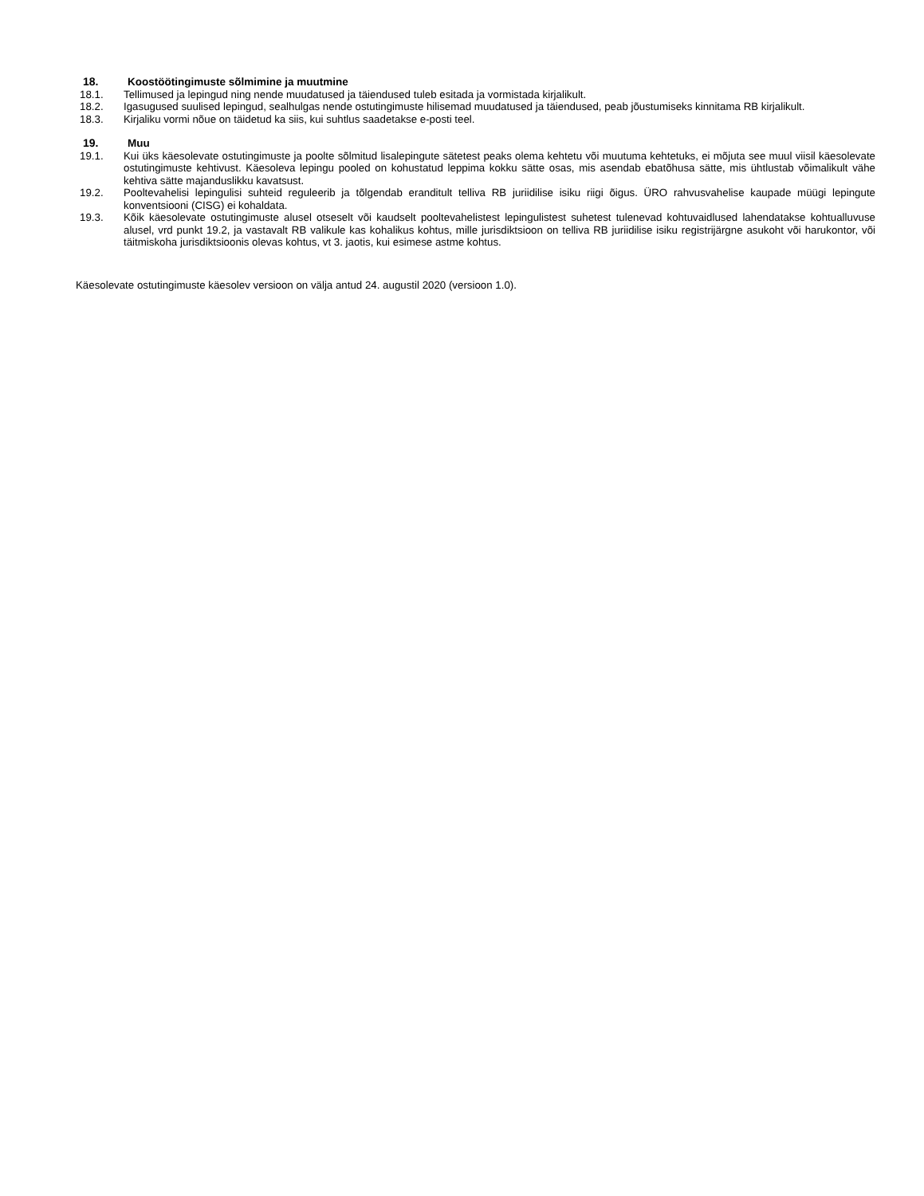18. Koostöötingimuste sõlmimine ja muutmine
18.1. Tellimused ja lepingud ning nende muudatused ja täiendused tuleb esitada ja vormistada kirjalikult.
18.2. Igasugused suulised lepingud, sealhulgas nende ostutingimuste hilisemad muudatused ja täiendused, peab jõustumiseks kinnitama RB kirjalikult.
18.3. Kirjaliku vormi nõue on täidetud ka siis, kui suhtlus saadetakse e-posti teel.
19. Muu
19.1. Kui üks käesolevate ostutingimuste ja poolte sõlmitud lisalepingute sätetest peaks olema kehtetu või muutuma kehtetuks, ei mõjuta see muul viisil käesolevate ostutingimuste kehtivust. Käesoleva lepingu pooled on kohustatud leppima kokku sätte osas, mis asendab ebatõhusa sätte, mis ühtlustab võimalikult vähe kehtiva sätte majanduslikku kavatsust.
19.2. Pooltevahelisi lepingulisi suhteid reguleerib ja tõlgendab eranditult telliva RB juriidilise isiku riigi õigus. ÜRO rahvusvahelise kaupade müügi lepingute konventsiooni (CISG) ei kohaldata.
19.3. Kõik käesolevate ostutingimuste alusel otseselt või kaudselt pooltevahelistest lepingulistest suhetest tulenevad kohtuvaidlused lahendatakse kohtualluvuse alusel, vrd punkt 19.2, ja vastavalt RB valikule kas kohalikus kohtus, mille jurisdiktsioon on telliva RB juriidilise isiku registrijärgne asukoht või harukontor, või täitmiskoha jurisdiktsioonis olevas kohtus, vt 3. jaotis, kui esimese astme kohtus.
Käesolevate ostutingimuste käesolev versioon on välja antud 24. augustil 2020 (versioon 1.0).